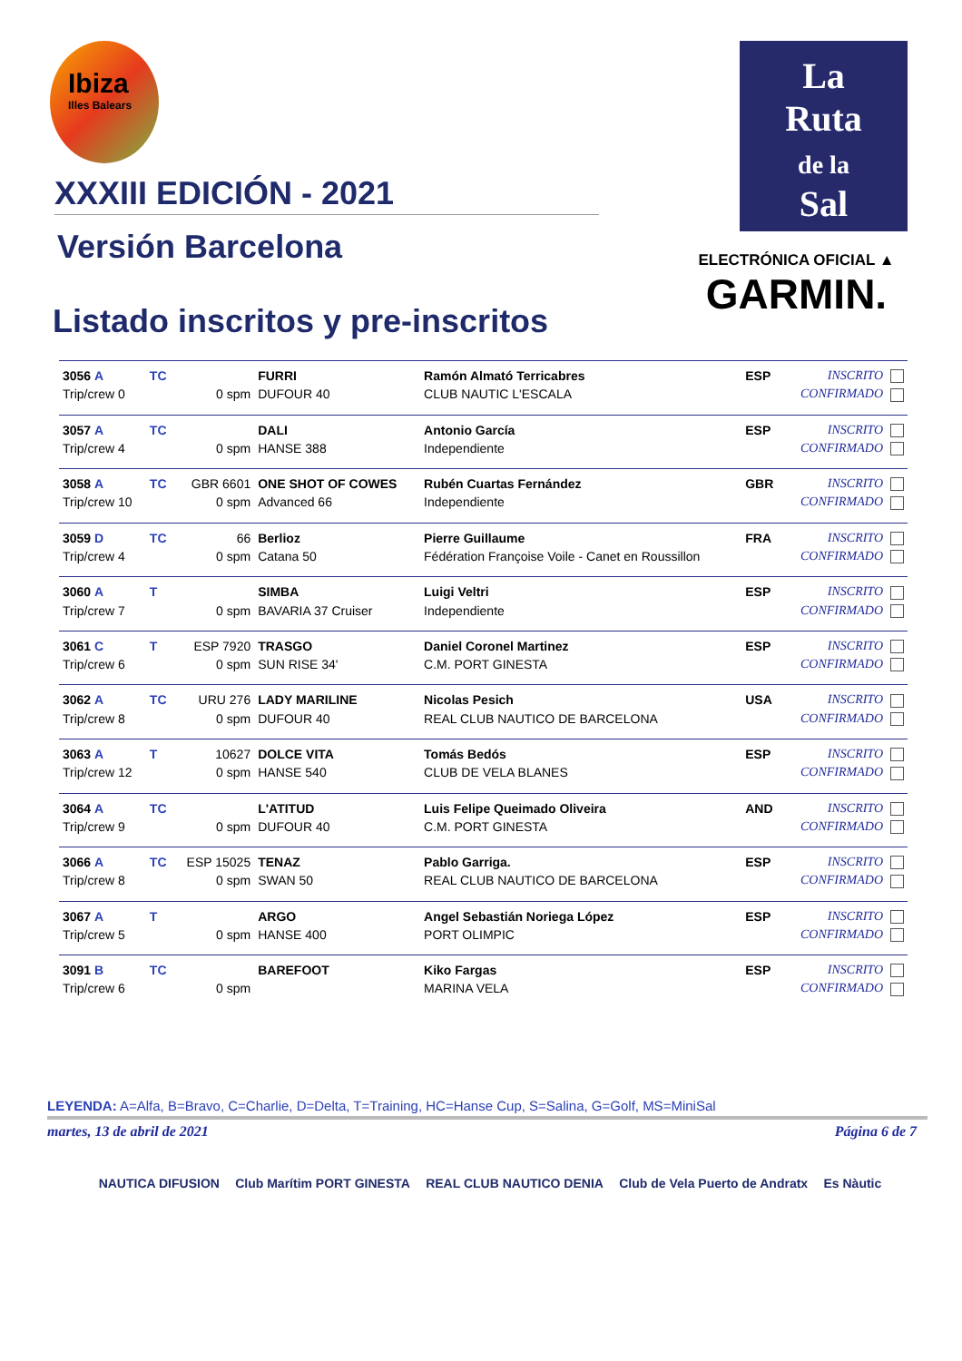Ibiza
Illes Balears
XXXIII EDICIÓN - 2021
Versión Barcelona
Listado inscritos y pre-inscritos
La
Ruta
de la
Sal
ELECTRÓNICA OFICIAL ▲
GARMIN.
| 3056 A | TC | | FURRI | Ramón Almató Terricabres | ESP | INSCRITO |
| Trip/crew 0 | | 0 spm | DUFOUR 40 | CLUB NAUTIC L'ESCALA | | CONFIRMADO |
| 3057 A | TC | | DALI | Antonio García | ESP | INSCRITO |
| Trip/crew 4 | | 0 spm | HANSE 388 | Independiente | | CONFIRMADO |
| 3058 A | TC | GBR 6601 | ONE SHOT OF COWES | Rubén Cuartas Fernández | GBR | INSCRITO |
| Trip/crew 10 | | 0 spm | Advanced 66 | Independiente | | CONFIRMADO |
| 3059 D | TC | 66 | Berlioz | Pierre Guillaume | FRA | INSCRITO |
| Trip/crew 4 | | 0 spm | Catana 50 | Fédération Françoise Voile - Canet en Roussillon | | CONFIRMADO |
| 3060 A | T | | SIMBA | Luigi Veltri | ESP | INSCRITO |
| Trip/crew 7 | | 0 spm | BAVARIA 37 Cruiser | Independiente | | CONFIRMADO |
| 3061 C | T | ESP 7920 | TRASGO | Daniel Coronel Martinez | ESP | INSCRITO |
| Trip/crew 6 | | 0 spm | SUN RISE 34' | C.M. PORT GINESTA | | CONFIRMADO |
| 3062 A | TC | URU 276 | LADY MARILINE | Nicolas Pesich | USA | INSCRITO |
| Trip/crew 8 | | 0 spm | DUFOUR 40 | REAL CLUB NAUTICO DE BARCELONA | | CONFIRMADO |
| 3063 A | T | 10627 | DOLCE VITA | Tomás Bedós | ESP | INSCRITO |
| Trip/crew 12 | | 0 spm | HANSE 540 | CLUB DE VELA BLANES | | CONFIRMADO |
| 3064 A | TC | | L'ATITUD | Luis Felipe Queimado Oliveira | AND | INSCRITO |
| Trip/crew 9 | | 0 spm | DUFOUR 40 | C.M. PORT GINESTA | | CONFIRMADO |
| 3066 A | TC | ESP 15025 | TENAZ | Pablo Garriga. | ESP | INSCRITO |
| Trip/crew 8 | | 0 spm | SWAN 50 | REAL CLUB NAUTICO DE BARCELONA | | CONFIRMADO |
| 3067 A | T | | ARGO | Angel Sebastián Noriega López | ESP | INSCRITO |
| Trip/crew 5 | | 0 spm | HANSE 400 | PORT OLIMPIC | | CONFIRMADO |
| 3091 B | TC | | BAREFOOT | Kiko Fargas | ESP | INSCRITO |
| Trip/crew 6 | | 0 spm | | MARINA VELA | | CONFIRMADO |
LEYENDA: A=Alfa, B=Bravo, C=Charlie, D=Delta, T=Training, HC=Hanse Cup, S=Salina, G=Golf, MS=MiniSal
martes, 13 de abril de 2021 Página 6 de 7
NAUTICA DIFUSION Club Marítim PORT GINESTA REAL CLUB NAUTICO DENIA Club de Vela Puerto de Andratx Es Nàutic